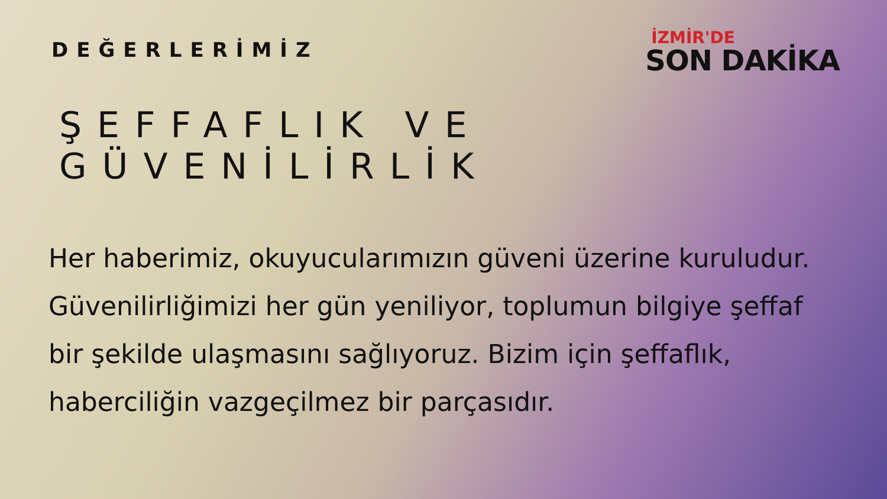DEĞERLERİMİZ
İZMİR'DE
SON DAKİKA
ŞEFFAFLIK VE GÜVENİLİRLİK
Her haberimiz, okuyucularımızın güveni üzerine kuruludur. Güvenilirliğimizi her gün yeniliyor, toplumun bilgiye şeffaf bir şekilde ulaşmasını sağlıyoruz. Bizim için şeffaflık, haberciliğin vazgeçilmez bir parçasıdır.